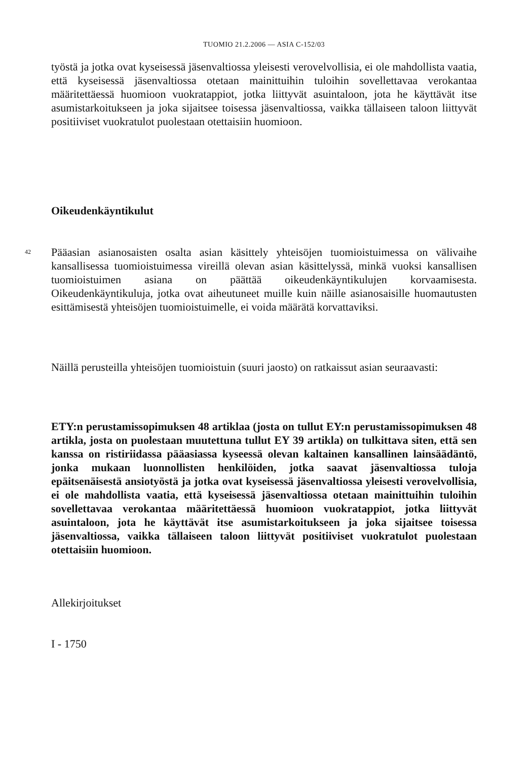TUOMIO 21.2.2006 — ASIA C-152/03
työstä ja jotka ovat kyseisessä jäsenvaltiossa yleisesti verovelvollisia, ei ole mahdollista vaatia, että kyseisessä jäsenvaltiossa otetaan mainittuihin tuloihin sovellettavaa verokantaa määritettäessä huomioon vuokratappiot, jotka liittyvät asuintaloon, jota he käyttävät itse asumistarkoitukseen ja joka sijaitsee toisessa jäsenvaltiossa, vaikka tällaiseen taloon liittyvät positiiviset vuokratulot puolestaan otettaisiin huomioon.
Oikeudenkäyntikulut
42
Pääasian asianosaisten osalta asian käsittely yhteisöjen tuomioistuimessa on välivaihe kansallisessa tuomioistuimessa vireillä olevan asian käsittelyssä, minkä vuoksi kansallisen tuomioistuimen asiana on päättää oikeudenkäyntikulujen korvaamisesta. Oikeudenkäyntikuluja, jotka ovat aiheutuneet muille kuin näille asianosaisille huomautusten esittämisestä yhteisöjen tuomioistuimelle, ei voida määrätä korvattaviksi.
Näillä perusteilla yhteisöjen tuomioistuin (suuri jaosto) on ratkaissut asian seuraavasti:
ETY:n perustamissopimuksen 48 artiklaa (josta on tullut EY:n perustamissopimuksen 48 artikla, josta on puolestaan muutettuna tullut EY 39 artikla) on tulkittava siten, että sen kanssa on ristiriidassa pääasiassa kyseessä olevan kaltainen kansallinen lainsäädäntö, jonka mukaan luonnollisten henkilöiden, jotka saavat jäsenvaltiossa tuloja epäitsenäisestä ansiotyöstä ja jotka ovat kyseisessä jäsenvaltiossa yleisesti verovelvollisia, ei ole mahdollista vaatia, että kyseisessä jäsenvaltiossa otetaan mainittuihin tuloihin sovellettavaa verokantaa määritettäessä huomioon vuokratappiot, jotka liittyvät asuintaloon, jota he käyttävät itse asumistarkoitukseen ja joka sijaitsee toisessa jäsenvaltiossa, vaikka tällaiseen taloon liittyvät positiiviset vuokratulot puolestaan otettaisiin huomioon.
Allekirjoitukset
I - 1750